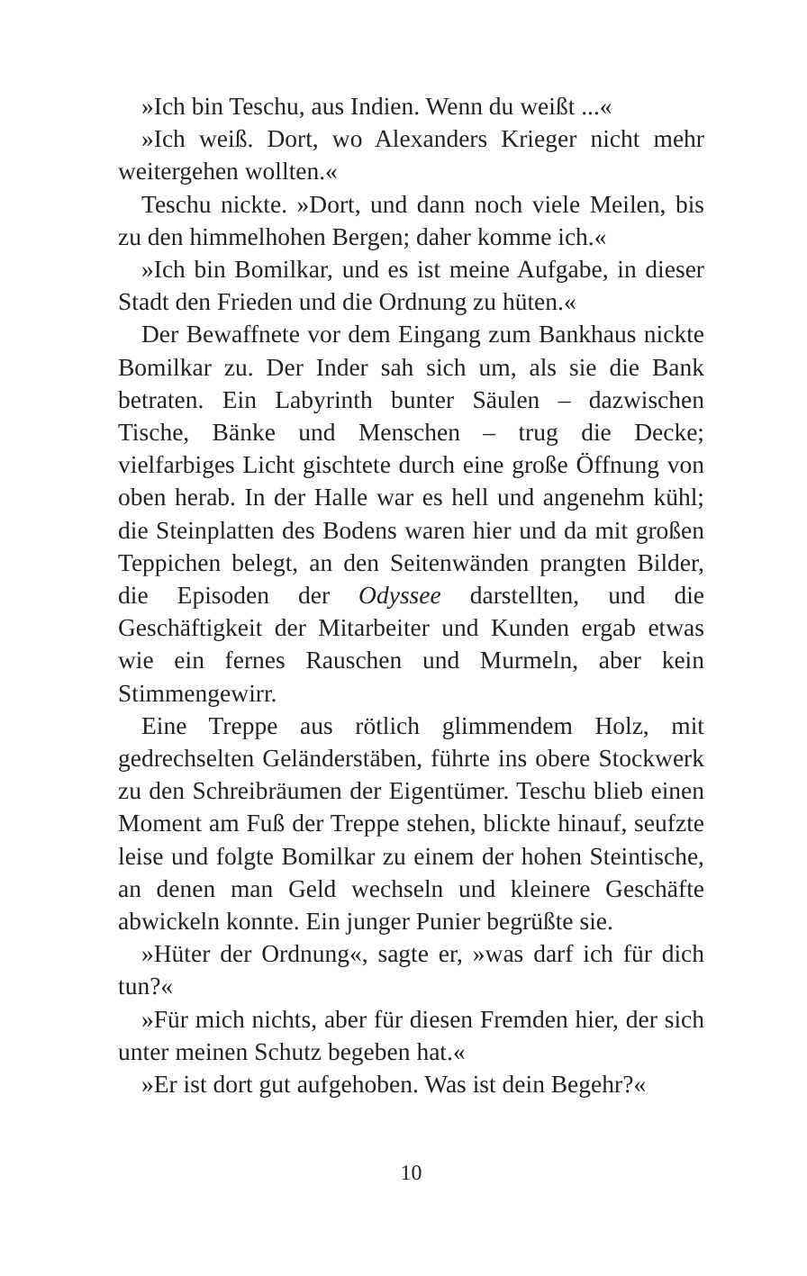»Ich bin Teschu, aus Indien. Wenn du weißt ...«
»Ich weiß. Dort, wo Alexanders Krieger nicht mehr weitergehen wollten.«
Teschu nickte. »Dort, und dann noch viele Meilen, bis zu den himmelhohen Bergen; daher komme ich.«
»Ich bin Bomilkar, und es ist meine Aufgabe, in dieser Stadt den Frieden und die Ordnung zu hüten.«
Der Bewaffnete vor dem Eingang zum Bankhaus nickte Bomilkar zu. Der Inder sah sich um, als sie die Bank betraten. Ein Labyrinth bunter Säulen – dazwischen Tische, Bänke und Menschen – trug die Decke; vielfarbiges Licht gischtete durch eine große Öffnung von oben herab. In der Halle war es hell und angenehm kühl; die Steinplatten des Bodens waren hier und da mit großen Teppichen belegt, an den Seitenwänden prangten Bilder, die Episoden der Odyssee darstellten, und die Geschäftigkeit der Mitarbeiter und Kunden ergab etwas wie ein fernes Rauschen und Murmeln, aber kein Stimmengewirr.
Eine Treppe aus rötlich glimmendem Holz, mit gedrechselten Geländerstäben, führte ins obere Stockwerk zu den Schreibräumen der Eigentümer. Teschu blieb einen Moment am Fuß der Treppe stehen, blickte hinauf, seufzte leise und folgte Bomilkar zu einem der hohen Steintische, an denen man Geld wechseln und kleinere Geschäfte abwickeln konnte. Ein junger Punier begrüßte sie.
»Hüter der Ordnung«, sagte er, »was darf ich für dich tun?«
»Für mich nichts, aber für diesen Fremden hier, der sich unter meinen Schutz begeben hat.«
»Er ist dort gut aufgehoben. Was ist dein Begehr?«
10